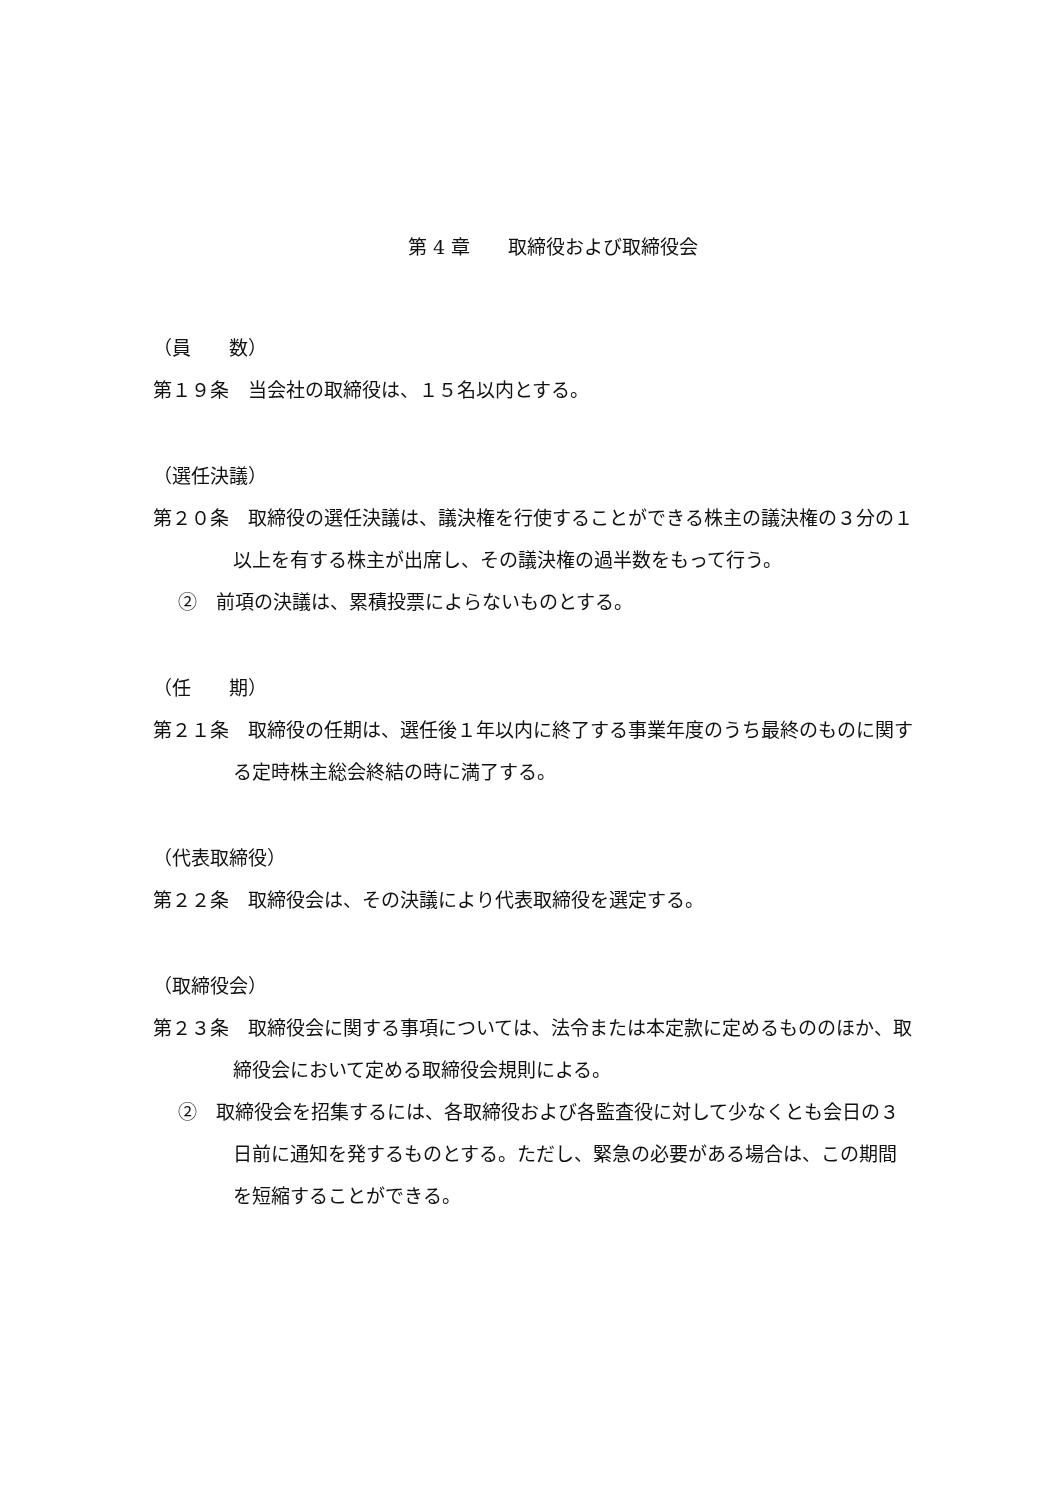第 4 章　　取締役および取締役会
（員　　数）
第１９条　当会社の取締役は、１５名以内とする。
（選任決議）
第２０条　取締役の選任決議は、議決権を行使することができる株主の議決権の３分の１以上を有する株主が出席し、その議決権の過半数をもって行う。
②　前項の決議は、累積投票によらないものとする。
（任　　期）
第２１条　取締役の任期は、選任後１年以内に終了する事業年度のうち最終のものに関する定時株主総会終結の時に満了する。
（代表取締役）
第２２条　取締役会は、その決議により代表取締役を選定する。
（取締役会）
第２３条　取締役会に関する事項については、法令または本定款に定めるもののほか、取締役会において定める取締役会規則による。
②　取締役会を招集するには、各取締役および各監査役に対して少なくとも会日の３日前に通知を発するものとする。ただし、緊急の必要がある場合は、この期間を短縮することができる。